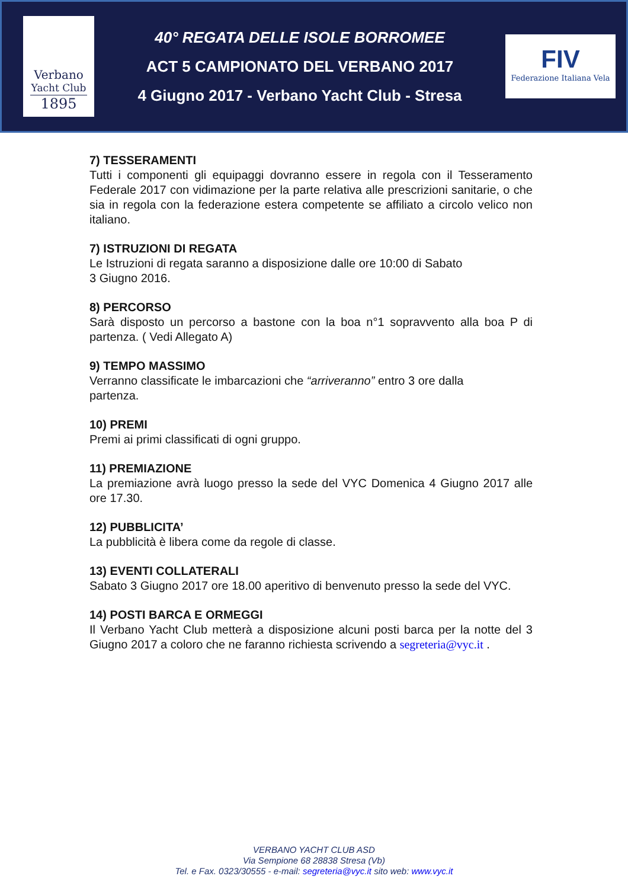Verbano
Yacht Club
1895
40° REGATA DELLE ISOLE BORROMEE
ACT 5 CAMPIONATO DEL VERBANO 2017
4 Giugno 2017 - Verbano Yacht Club - Stresa
FIV
Federazione Italiana Vela
7) TESSERAMENTI
Tutti i componenti gli equipaggi dovranno essere in regola con il Tesseramento Federale 2017 con vidimazione per la parte relativa alle prescrizioni sanitarie, o che sia in regola con la federazione estera competente se affiliato a circolo velico non italiano.
7) ISTRUZIONI DI REGATA
Le Istruzioni di regata saranno a disposizione dalle ore 10:00 di Sabato
3 Giugno 2016.
8) PERCORSO
Sarà disposto un percorso a bastone con la boa n°1 sopravvento alla boa P di partenza. ( Vedi Allegato A)
9) TEMPO MASSIMO
Verranno classificate le imbarcazioni che “arriveranno” entro 3 ore dalla
partenza.
10) PREMI
Premi ai primi classificati di ogni gruppo.
11) PREMIAZIONE
La premiazione avrà luogo presso la sede del VYC Domenica 4 Giugno 2017 alle ore 17.30.
12) PUBBLICITA’
La pubblicità è libera come da regole di classe.
13) EVENTI COLLATERALI
Sabato 3 Giugno 2017 ore 18.00 aperitivo di benvenuto presso la sede del VYC.
14) POSTI BARCA E ORMEGGI
Il Verbano Yacht Club metterà a disposizione alcuni posti barca per la notte del 3 Giugno 2017 a coloro che ne faranno richiesta scrivendo a segreteria@vyc.it .
VERBANO YACHT CLUB ASD
Via Sempione 68 28838 Stresa (Vb)
Tel. e Fax. 0323/30555 - e-mail: segreteria@vyc.it sito web: www.vyc.it